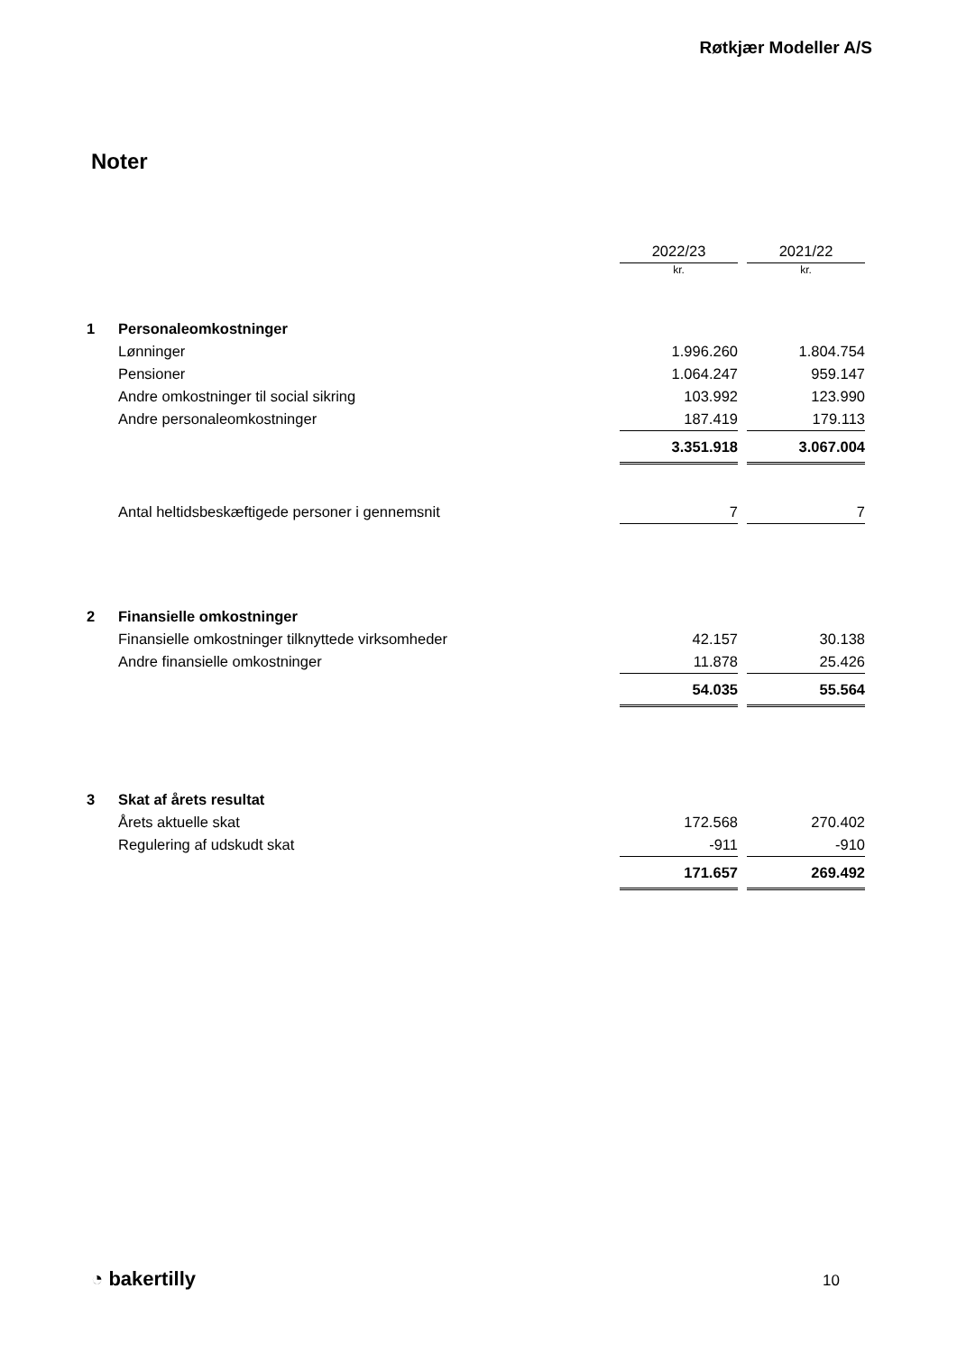Røtkjær Modeller A/S
Noter
| | | 2022/23 | | 2021/22 |
| | | kr. | | kr. |
| 1 | Personaleomkostninger | | | |
| | Lønninger | 1.996.260 | | 1.804.754 |
| | Pensioner | 1.064.247 | | 959.147 |
| | Andre omkostninger til social sikring | 103.992 | | 123.990 |
| | Andre personaleomkostninger | 187.419 | | 179.113 |
| | | 3.351.918 | | 3.067.004 |
| | Antal heltidsbeskæftigede personer i gennemsnit | 7 | | 7 |
| 2 | Finansielle omkostninger | | | |
| | Finansielle omkostninger tilknyttede virksomheder | 42.157 | | 30.138 |
| | Andre finansielle omkostninger | 11.878 | | 25.426 |
| | | 54.035 | | 55.564 |
| 3 | Skat af årets resultat | | | |
| | Årets aktuelle skat | 172.568 | | 270.402 |
| | Regulering af udskudt skat | -911 | | -910 |
| | | 171.657 | | 269.492 |
◔ bakertilly 10